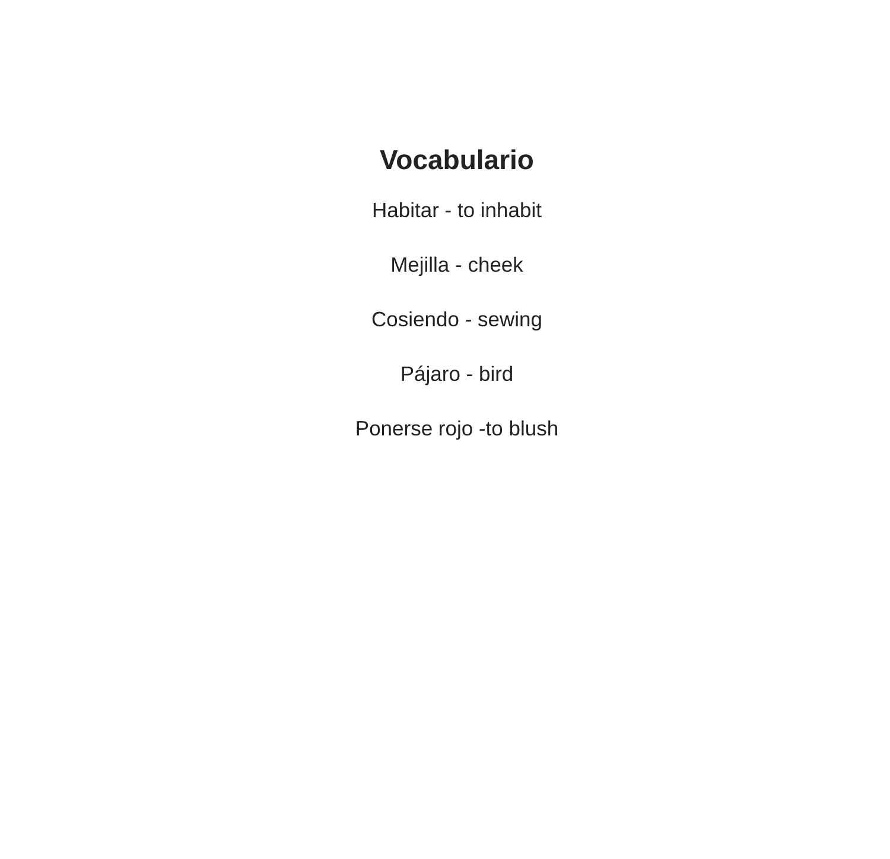Vocabulario
Habitar - to inhabit
Mejilla - cheek
Cosiendo - sewing
Pájaro - bird
Ponerse rojo -to blush